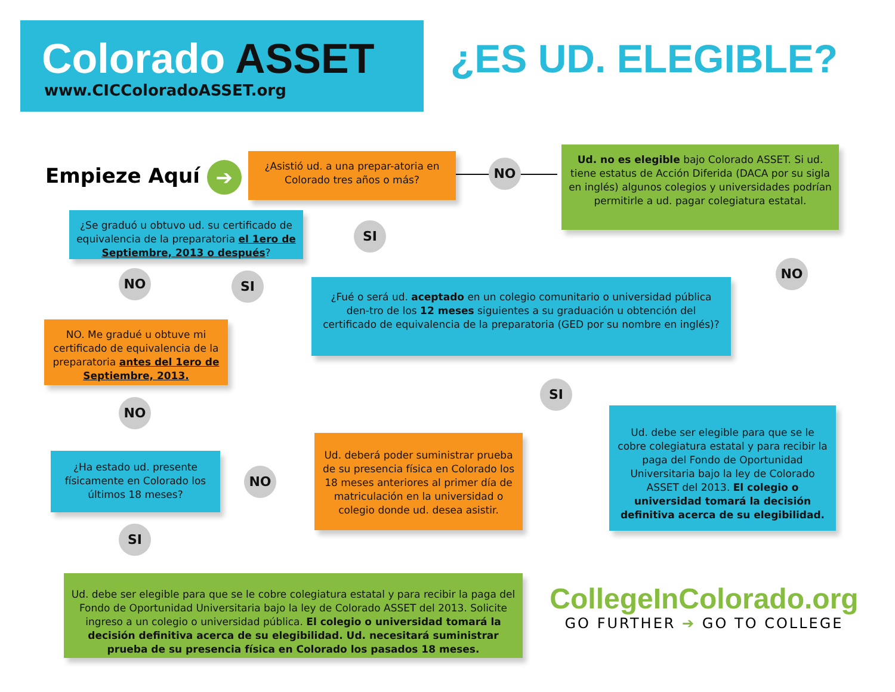Colorado ASSET
www.CICColoradoASSET.org
¿ES UD. ELEGIBLE?
Empieze Aquí ➔
¿Asistió ud. a una prepar-atoria en Colorado tres años o más?
NO
Ud. no es elegible bajo Colorado ASSET. Si ud. tiene estatus de Acción Diferida (DACA por su sigla en inglés) algunos colegios y universidades podrían permitirle a ud. pagar colegiatura estatal.
SI
¿Se graduó u obtuvo ud. su certificado de equivalencia de la preparatoria el 1ero de Septiembre, 2013 o después?
NO SI
NO
¿Fué o será ud. aceptado en un colegio comunitario o universidad pública den-tro de los 12 meses siguientes a su graduación u obtención del certificado de equivalencia de la preparatoria (GED por su nombre en inglés)?
NO. Me gradué u obtuve mi certificado de equivalencia de la preparatoria antes del 1ero de Septiembre, 2013.
NO
SI
Ud. debe ser elegible para que se le cobre colegiatura estatal y para recibir la paga del Fondo de Oportunidad Universitaria bajo la ley de Colorado ASSET del 2013. El colegio o universidad tomará la decisión definitiva acerca de su elegibilidad.
Ud. deberá poder suministrar prueba de su presencia física en Colorado los 18 meses anteriores al primer día de matriculación en la universidad o colegio donde ud. desea asistir.
¿Ha estado ud. presente físicamente en Colorado los últimos 18 meses?
NO
SI
Ud. debe ser elegible para que se le cobre colegiatura estatal y para recibir la paga del Fondo de Oportunidad Universitaria bajo la ley de Colorado ASSET del 2013. Solicite ingreso a un colegio o universidad pública. El colegio o universidad tomará la decisión definitiva acerca de su elegibilidad. Ud. necesitará suministrar prueba de su presencia física en Colorado los pasados 18 meses.
CollegeInColorado.org
GO FURTHER ➔ GO TO COLLEGE